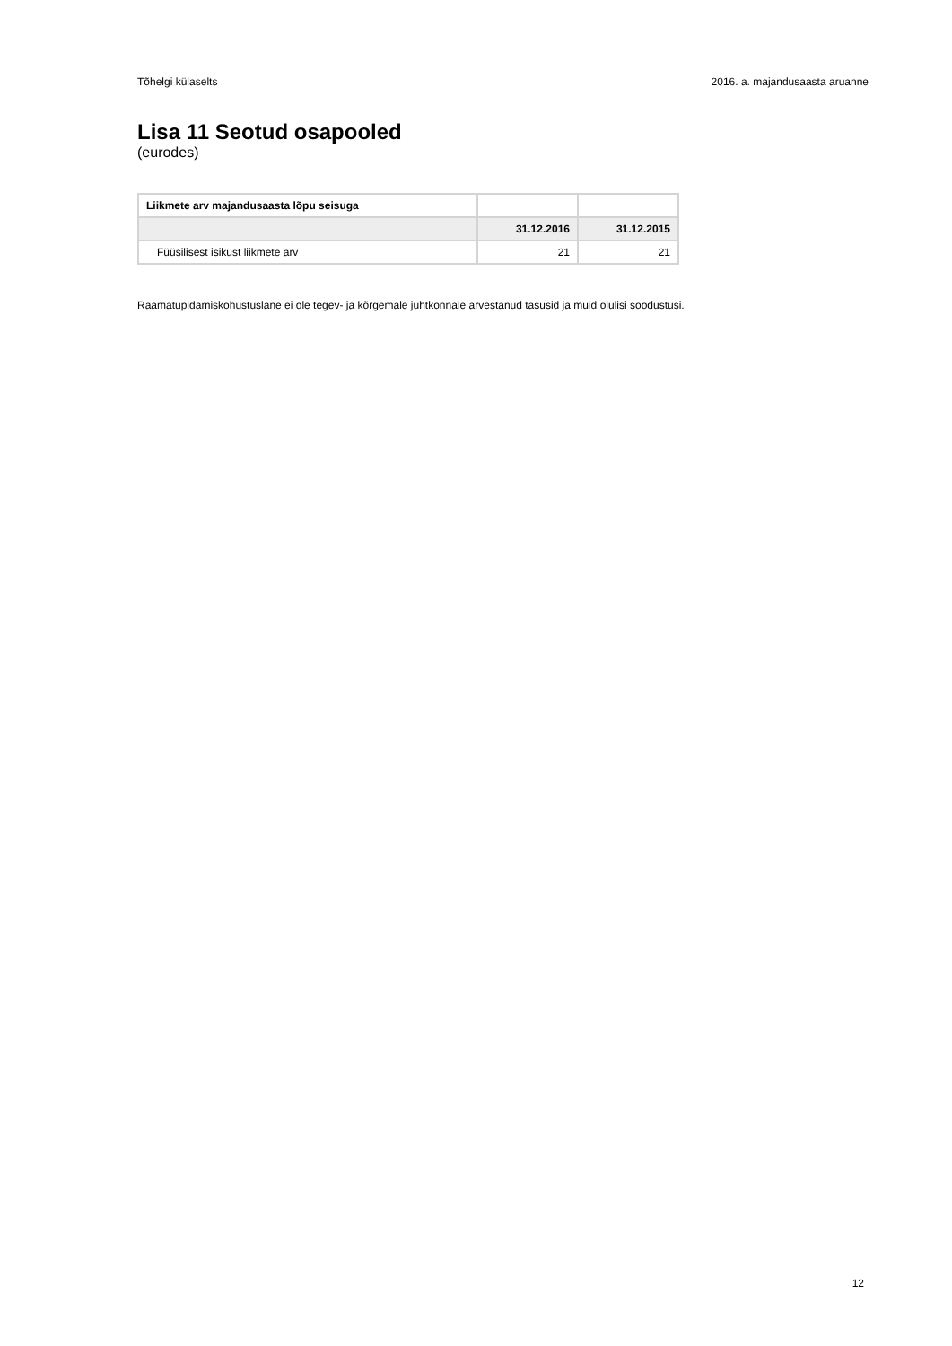Tõhelgi külaselts 2016. a. majandusaasta aruanne
Lisa 11 Seotud osapooled
(eurodes)
| Liikmete arv majandusaasta lõpu seisuga | | |
| | 31.12.2016 | 31.12.2015 |
| Füüsilisest isikust liikmete arv | 21 | 21 |
Raamatupidamiskohustuslane ei ole tegev- ja kõrgemale juhtkonnale arvestanud tasusid ja muid olulisi soodustusi.
12